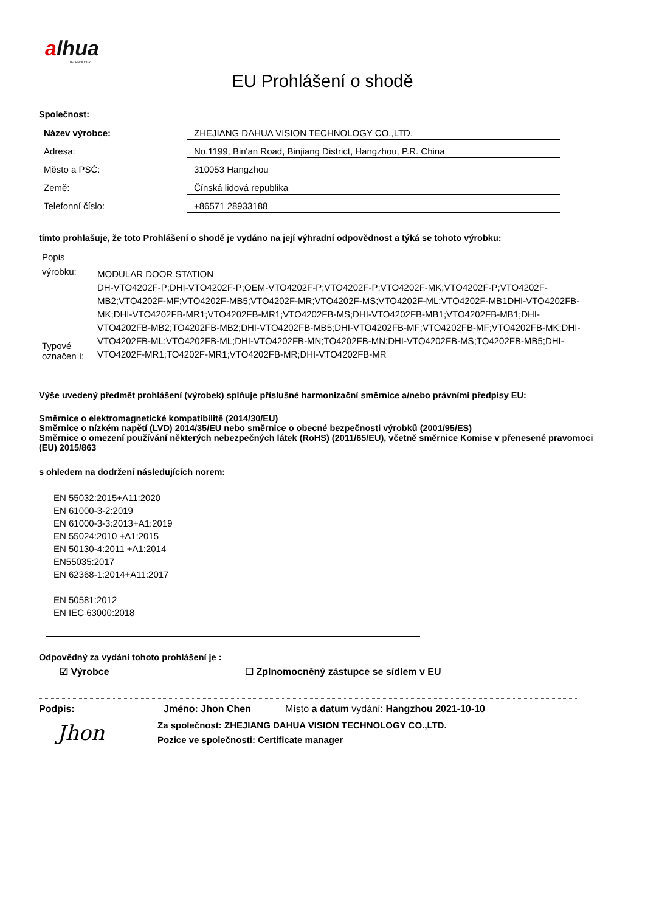alhua
TECHNOLOGY
EU Prohlášení o shodě
Společnost:
| Název výrobce: | ZHEJIANG DAHUA VISION TECHNOLOGY CO.,LTD. |
| Adresa: | No.1199, Bin'an Road, Binjiang District, Hangzhou, P.R. China |
| Město a PSČ: | 310053 Hangzhou |
| Země: | Čínská lidová republika |
| Telefonní číslo: | +86571 28933188 |
tímto prohlašuje, že toto Prohlášení o shodě je vydáno na její výhradní odpovědnost a týká se tohoto výrobku:
| Popis výrobku: | MODULAR DOOR STATION |
| Typové označen í: | DH-VTO4202F-P;DHI-VTO4202F-P;OEM-VTO4202F-P;VTO4202F-P;VTO4202F-MK;VTO4202F-P;VTO4202F-MB2;VTO4202F-MF;VTO4202F-MB5;VTO4202F-MR;VTO4202F-MS;VTO4202F-ML;VTO4202F-MB1DHI-VTO4202FB-MK;DHI-VTO4202FB-MR1;VTO4202FB-MR1;VTO4202FB-MS;DHI-VTO4202FB-MB1;VTO4202FB-MB1;DHI-VTO4202FB-MB2;TO4202FB-MB2;DHI-VTO4202FB-MB5;DHI-VTO4202FB-MF;VTO4202FB-MF;VTO4202FB-MK;DHI-VTO4202FB-ML;VTO4202FB-ML;DHI-VTO4202FB-MN;TO4202FB-MN;DHI-VTO4202FB-MS;TO4202FB-MB5;DHI-VTO4202F-MR1;TO4202F-MR1;VTO4202FB-MR;DHI-VTO4202FB-MR |
Výše uvedený předmět prohlášení (výrobek) splňuje příslušné harmonizační směrnice a/nebo právními předpisy EU:
Směrnice o elektromagnetické kompatibilitě (2014/30/EU)
Směrnice o nízkém napětí (LVD) 2014/35/EU nebo směrnice o obecné bezpečnosti výrobků (2001/95/ES)
Směrnice o omezení používání některých nebezpečných látek (RoHS) (2011/65/EU), včetně směrnice Komise v přenesené pravomoci (EU) 2015/863
s ohledem na dodržení následujících norem:
EN 55032:2015+A11:2020
EN 61000-3-2:2019
EN 61000-3-3:2013+A1:2019
EN 55024:2010 +A1:2015
EN 50130-4:2011 +A1:2014
EN55035:2017
EN 62368-1:2014+A11:2017
EN 50581:2012
EN IEC 63000:2018
Odpovědný za vydání tohoto prohlášení je :
☑ Výrobce ☐ Zplnomocněný zástupce se sídlem v EU
Podpis: Jméno: Jhon Chen Místo a datum vydání: Hangzhou 2021-10-10
Jhon
Za společnost: ZHEJIANG DAHUA VISION TECHNOLOGY CO.,LTD.
Pozice ve společnosti: Certificate manager